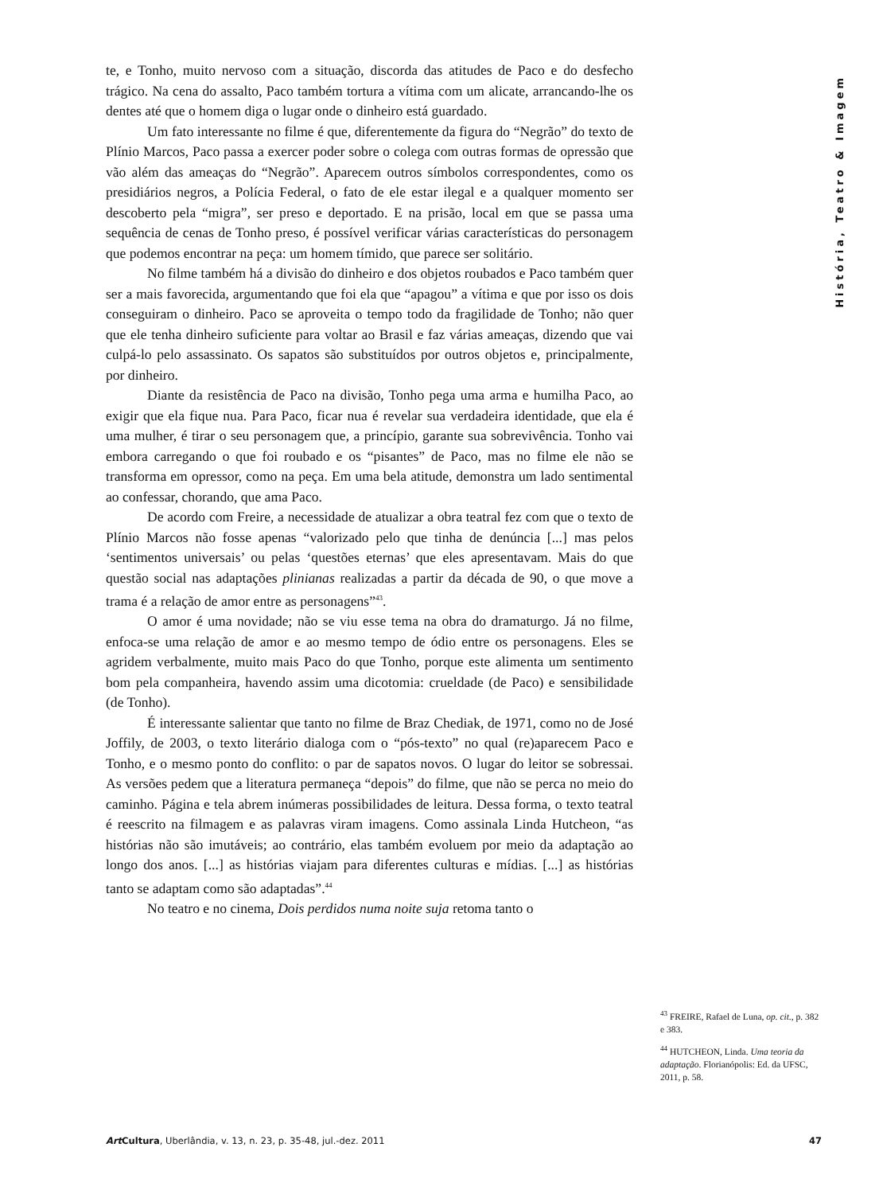História, Teatro & Imagem
te, e Tonho, muito nervoso com a situação, discorda das atitudes de Paco e do desfecho trágico. Na cena do assalto, Paco também tortura a vítima com um alicate, arrancando-lhe os dentes até que o homem diga o lugar onde o dinheiro está guardado.
Um fato interessante no filme é que, diferentemente da figura do “Negrão” do texto de Plínio Marcos, Paco passa a exercer poder sobre o colega com outras formas de opressão que vão além das ameaças do “Negrão”. Aparecem outros símbolos correspondentes, como os presidiários negros, a Polícia Federal, o fato de ele estar ilegal e a qualquer momento ser descoberto pela “migra”, ser preso e deportado. E na prisão, local em que se passa uma sequência de cenas de Tonho preso, é possível verificar várias características do personagem que podemos encontrar na peça: um homem tímido, que parece ser solitário.
No filme também há a divisão do dinheiro e dos objetos roubados e Paco também quer ser a mais favorecida, argumentando que foi ela que “apagou” a vítima e que por isso os dois conseguiram o dinheiro. Paco se aproveita o tempo todo da fragilidade de Tonho; não quer que ele tenha dinheiro suficiente para voltar ao Brasil e faz várias ameaças, dizendo que vai culpá-lo pelo assassinato. Os sapatos são substituídos por outros objetos e, principalmente, por dinheiro.
Diante da resistência de Paco na divisão, Tonho pega uma arma e humilha Paco, ao exigir que ela fique nua. Para Paco, ficar nua é revelar sua verdadeira identidade, que ela é uma mulher, é tirar o seu personagem que, a princípio, garante sua sobrevivência. Tonho vai embora carregando o que foi roubado e os “pisantes” de Paco, mas no filme ele não se transforma em opressor, como na peça. Em uma bela atitude, demonstra um lado sentimental ao confessar, chorando, que ama Paco.
De acordo com Freire, a necessidade de atualizar a obra teatral fez com que o texto de Plínio Marcos não fosse apenas “valorizado pelo que tinha de denúncia [...] mas pelos ‘sentimentos universais’ ou pelas ‘questões eternas’ que eles apresentavam. Mais do que questão social nas adaptações plinianas realizadas a partir da década de 90, o que move a trama é a relação de amor entre as personagens”<sup>43</sup>.
O amor é uma novidade; não se viu esse tema na obra do dramaturgo. Já no filme, enfoca-se uma relação de amor e ao mesmo tempo de ódio entre os personagens. Eles se agridem verbalmente, muito mais Paco do que Tonho, porque este alimenta um sentimento bom pela companheira, havendo assim uma dicotomia: crueldade (de Paco) e sensibilidade (de Tonho).
É interessante salientar que tanto no filme de Braz Chediak, de 1971, como no de José Joffily, de 2003, o texto literário dialoga com o “pós-texto” no qual (re)aparecem Paco e Tonho, e o mesmo ponto do conflito: o par de sapatos novos. O lugar do leitor se sobressai. As versões pedem que a literatura permaneça “depois” do filme, que não se perca no meio do caminho. Página e tela abrem inúmeras possibilidades de leitura. Dessa forma, o texto teatral é reescrito na filmagem e as palavras viram imagens. Como assinala Linda Hutcheon, “as histórias não são imutáveis; ao contrário, elas também evoluem por meio da adaptação ao longo dos anos. [...] as histórias viajam para diferentes culturas e mídias. [...] as histórias tanto se adaptam como são adaptadas”.<sup>44</sup>
No teatro e no cinema, Dois perdidos numa noite suja retoma tanto o
<sup>43</sup> FREIRE, Rafael de Luna, op. cit., p. 382 e 383.
<sup>44</sup> HUTCHEON, Linda. Uma teoria da adaptação. Florianópolis: Ed. da UFSC, 2011, p. 58.
Art Cultura, Uberlândia, v. 13, n. 23, p. 35-48, jul.-dez. 2011 47